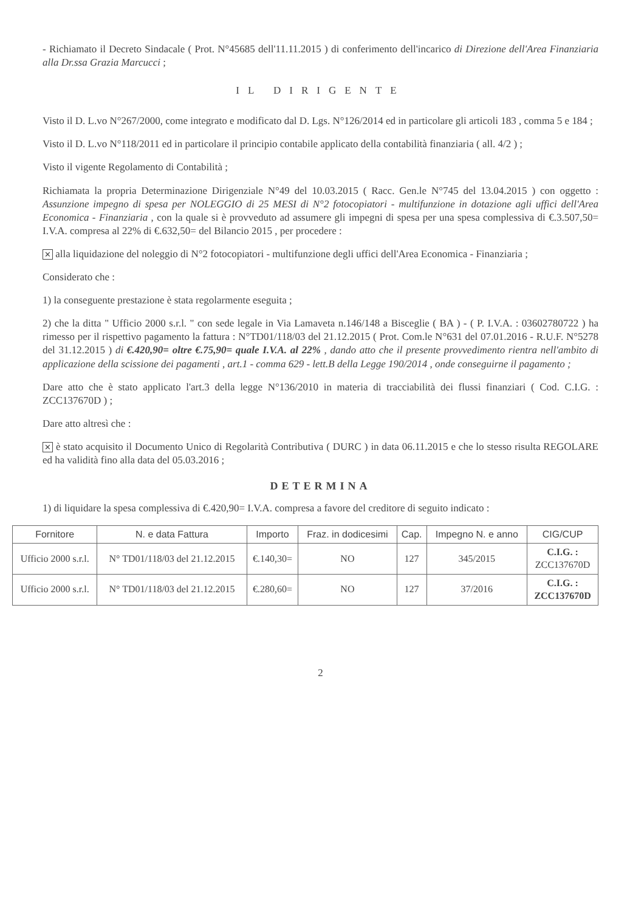- Richiamato il Decreto Sindacale ( Prot. N°45685 dell'11.11.2015 ) di conferimento dell'incarico di Direzione dell'Area Finanziaria alla Dr.ssa Grazia Marcucci ;
IL DIRIGENTE
Visto il D. L.vo N°267/2000, come integrato e modificato dal D. Lgs. N°126/2014 ed in particolare gli articoli 183 , comma 5 e 184 ;
Visto il D. L.vo N°118/2011 ed in particolare il principio contabile applicato della contabilità finanziaria ( all. 4/2 ) ;
Visto il vigente Regolamento di Contabilità ;
Richiamata la propria Determinazione Dirigenziale N°49 del 10.03.2015 ( Racc. Gen.le N°745 del 13.04.2015 ) con oggetto : Assunzione impegno di spesa per NOLEGGIO di 25 MESI di N°2 fotocopiatori - multifunzione in dotazione agli uffici dell'Area Economica - Finanziaria , con la quale si è provveduto ad assumere gli impegni di spesa per una spesa complessiva di €.3.507,50= I.V.A. compresa al 22% di €.632,50= del Bilancio 2015 , per procedere :
✕ alla liquidazione del noleggio di N°2 fotocopiatori - multifunzione degli uffici dell'Area Economica - Finanziaria ;
Considerato che :
1) la conseguente prestazione è stata regolarmente eseguita ;
2) che la ditta " Ufficio 2000 s.r.l. " con sede legale in Via Lamaveta n.146/148 a Bisceglie ( BA ) - ( P. I.V.A. : 03602780722 ) ha rimesso per il rispettivo pagamento la fattura : N°TD01/118/03 del 21.12.2015 ( Prot. Com.le N°631 del 07.01.2016 - R.U.F. N°5278 del 31.12.2015 ) di €.420,90= oltre €.75,90= quale I.V.A. al 22% , dando atto che il presente provvedimento rientra nell'ambito di applicazione della scissione dei pagamenti , art.1 - comma 629 - lett.B della Legge 190/2014 , onde conseguirne il pagamento ;
Dare atto che è stato applicato l'art.3 della legge N°136/2010 in materia di tracciabilità dei flussi finanziari ( Cod. C.I.G. : ZCC137670D ) ;
Dare atto altresì che :
✕ è stato acquisito il Documento Unico di Regolarità Contributiva ( DURC ) in data 06.11.2015 e che lo stesso risulta REGOLARE ed ha validità fino alla data del 05.03.2016 ;
DETERMINA
1) di liquidare la spesa complessiva di €.420,90= I.V.A. compresa a favore del creditore di seguito indicato :
| Fornitore | N. e data Fattura | Importo | Fraz. in dodicesimi | Cap. | Impegno N. e anno | CIG/CUP |
| --- | --- | --- | --- | --- | --- | --- |
| Ufficio 2000 s.r.l. | N° TD01/118/03 del 21.12.2015 | €.140,30= | NO | 127 | 345/2015 | C.I.G. : ZCC137670D |
| Ufficio 2000 s.r.l. | N° TD01/118/03 del 21.12.2015 | €.280,60= | NO | 127 | 37/2016 | C.I.G. : ZCC137670D |
2